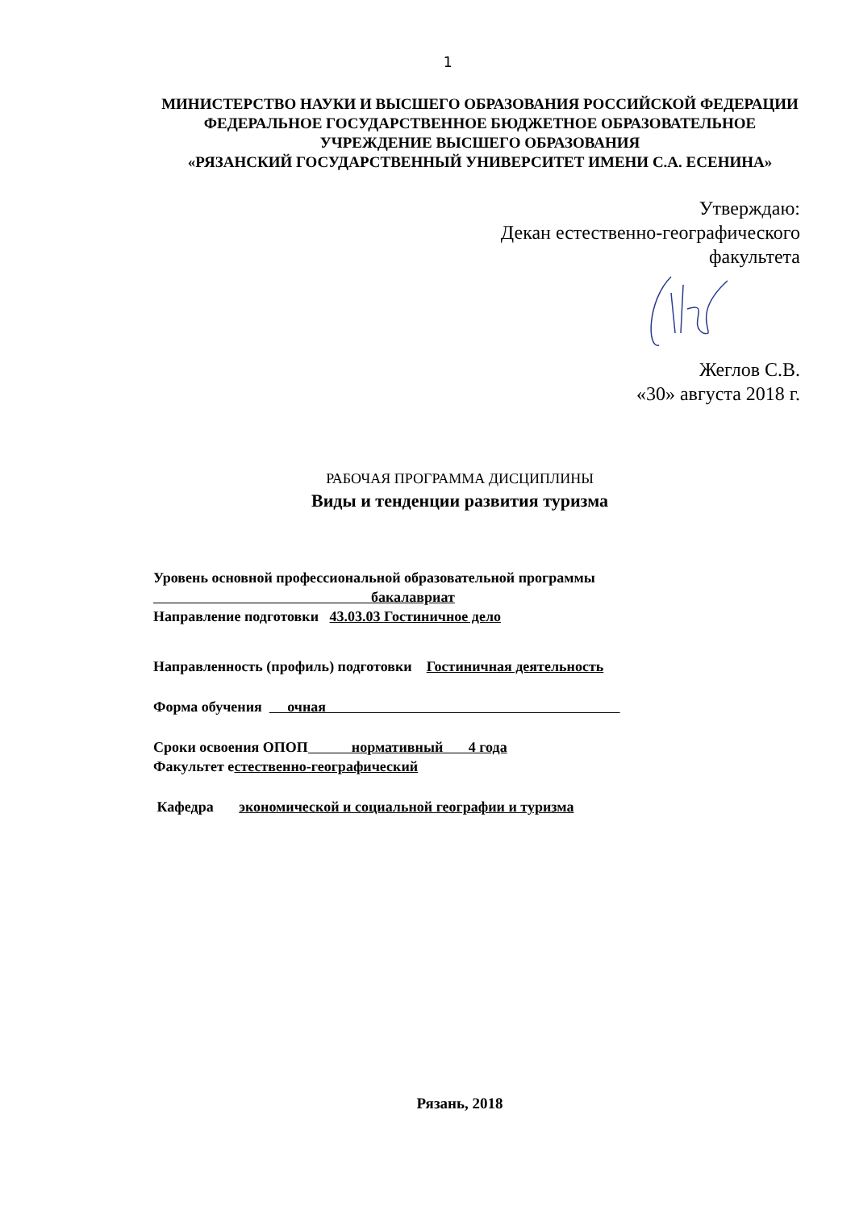1
МИНИСТЕРСТВО НАУКИ И ВЫСШЕГО ОБРАЗОВАНИЯ РОССИЙСКОЙ ФЕДЕРАЦИИ
ФЕДЕРАЛЬНОЕ ГОСУДАРСТВЕННОЕ БЮДЖЕТНОЕ ОБРАЗОВАТЕЛЬНОЕ УЧРЕЖДЕНИЕ ВЫСШЕГО ОБРАЗОВАНИЯ
«РЯЗАНСКИЙ ГОСУДАРСТВЕННЫЙ УНИВЕРСИТЕТ ИМЕНИ С.А. ЕСЕНИНА»
Утверждаю:
Декан естественно-географического
факультета
Жеглов С.В.
«30» августа 2018 г.
РАБОЧАЯ ПРОГРАММА ДИСЦИПЛИНЫ
Виды и тенденции развития туризма
Уровень основной профессиональной образовательной программы
бакалавриат
Направление подготовки 43.03.03 Гостиничное дело
Направленность (профиль) подготовки Гостиничная деятельность
Форма обучения очная
Сроки освоения ОПОП нормативный 4 года
Факультет естественно-географический
Кафедра экономической и социальной географии и туризма
Рязань, 2018